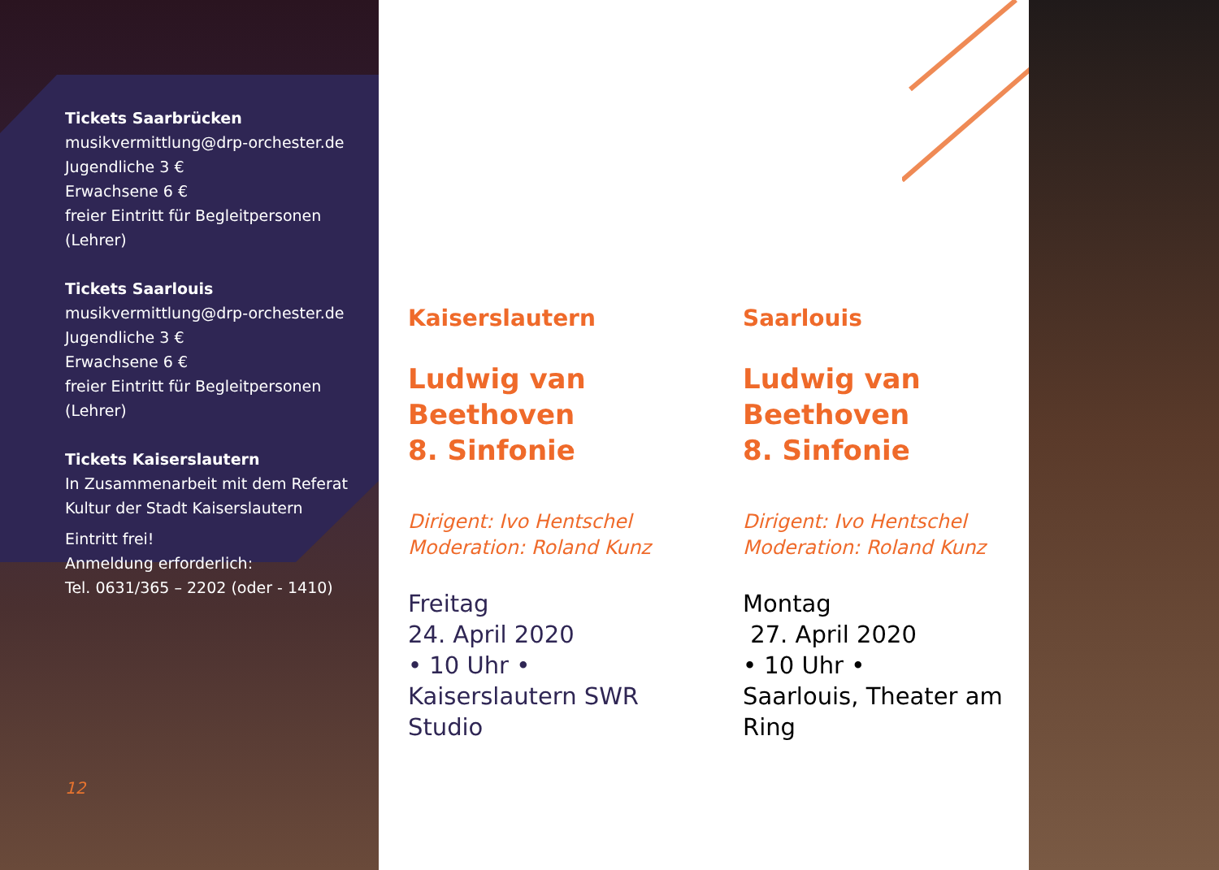Tickets Saarbrücken
musikvermittlung@drp-orchester.de
Jugendliche 3 €
Erwachsene 6 €
freier Eintritt für Begleitpersonen (Lehrer)
Tickets Saarlouis
musikvermittlung@drp-orchester.de
Jugendliche 3 €
Erwachsene 6 €
freier Eintritt für Begleitpersonen (Lehrer)
Tickets Kaiserslautern
In Zusammenarbeit mit dem Referat
Kultur der Stadt Kaiserslautern
Eintritt frei!
Anmeldung erforderlich:
Tel. 0631/365 – 2202 (oder - 1410)
12
Kaiserslautern
Ludwig van Beethoven
8. Sinfonie
Dirigent: Ivo Hentschel
Moderation: Roland Kunz
Freitag
24. April 2020
• 10 Uhr •
Kaiserslautern SWR Studio
Saarlouis
Ludwig van Beethoven
8. Sinfonie
Dirigent: Ivo Hentschel
Moderation: Roland Kunz
Montag
27. April 2020
• 10 Uhr •
Saarlouis, Theater am Ring